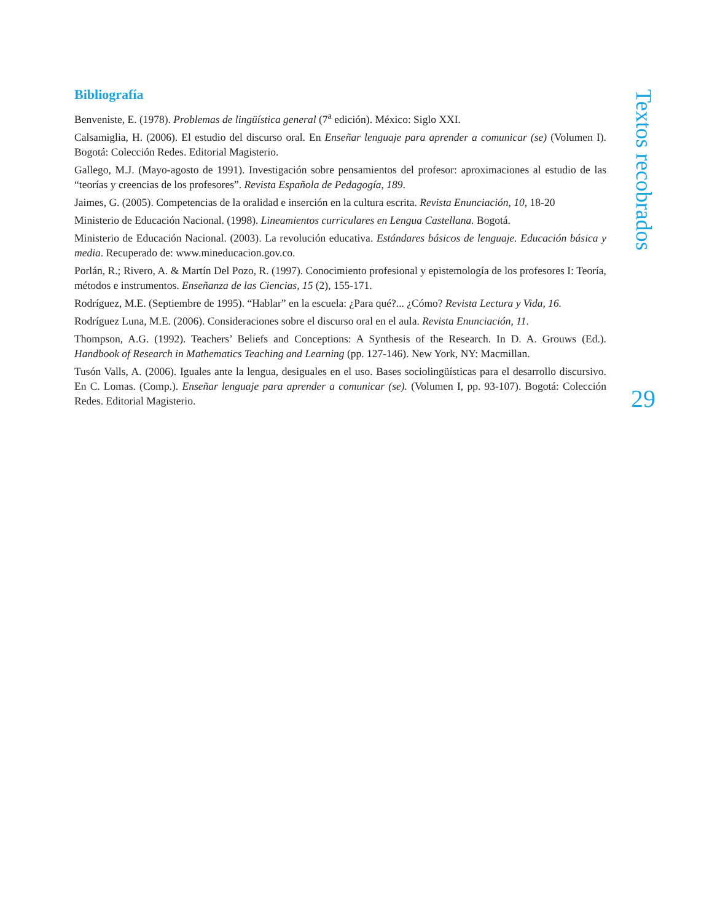Bibliografía
Benveniste, E. (1978). Problemas de lingüística general (7<sup>a</sup> edición). México: Siglo XXI.
Calsamiglia, H. (2006). El estudio del discurso oral. En Enseñar lenguaje para aprender a comunicar (se) (Volumen I). Bogotá: Colección Redes. Editorial Magisterio.
Gallego, M.J. (Mayo-agosto de 1991). Investigación sobre pensamientos del profesor: aproximaciones al estudio de las “teorías y creencias de los profesores”. Revista Española de Pedagogía, 189.
Jaimes, G. (2005). Competencias de la oralidad e inserción en la cultura escrita. Revista Enunciación, 10, 18-20
Ministerio de Educación Nacional. (1998). Lineamientos curriculares en Lengua Castellana. Bogotá.
Ministerio de Educación Nacional. (2003). La revolución educativa. Estándares básicos de lenguaje. Educación básica y media. Recuperado de: www.mineducacion.gov.co.
Porlán, R.; Rivero, A. & Martín Del Pozo, R. (1997). Conocimiento profesional y epistemología de los profesores I: Teoría, métodos e instrumentos. Enseñanza de las Ciencias, 15 (2), 155-171.
Rodríguez, M.E. (Septiembre de 1995). “Hablar” en la escuela: ¿Para qué?... ¿Cómo? Revista Lectura y Vida, 16.
Rodríguez Luna, M.E. (2006). Consideraciones sobre el discurso oral en el aula. Revista Enunciación, 11.
Thompson, A.G. (1992). Teachers’ Beliefs and Conceptions: A Synthesis of the Research. In D. A. Grouws (Ed.). Handbook of Research in Mathematics Teaching and Learning (pp. 127-146). New York, NY: Macmillan.
Tusón Valls, A. (2006). Iguales ante la lengua, desiguales en el uso. Bases sociolingüísticas para el desarrollo discursivo. En C. Lomas. (Comp.). Enseñar lenguaje para aprender a comunicar (se). (Volumen I, pp. 93-107). Bogotá: Colección Redes. Editorial Magisterio.
Textos recobrados
29